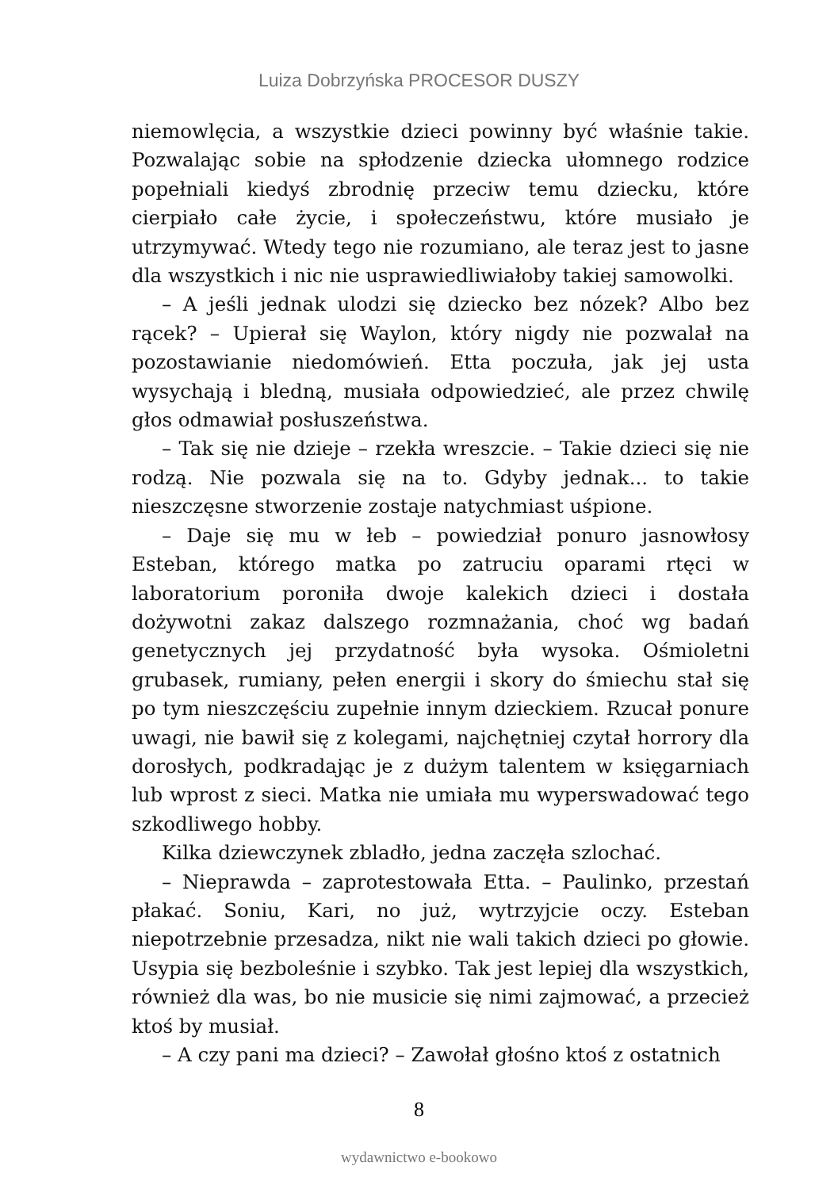Luiza Dobrzyńska PROCESOR DUSZY
niemowlęcia, a wszystkie dzieci powinny być właśnie takie. Pozwalając sobie na spłodzenie dziecka ułomnego rodzice popełniali kiedyś zbrodnię przeciw temu dziecku, które cierpiało całe życie, i społeczeństwu, które musiało je utrzymywać. Wtedy tego nie rozumiano, ale teraz jest to jasne dla wszystkich i nic nie usprawiedliwiałoby takiej samowolki.
– A jeśli jednak ulodzi się dziecko bez nózek? Albo bez rącek? – Upierał się Waylon, który nigdy nie pozwalał na pozostawianie niedomówień. Etta poczuła, jak jej usta wysychają i bledną, musiała odpowiedzieć, ale przez chwilę głos odmawiał posłuszeństwa.
– Tak się nie dzieje – rzekła wreszcie. – Takie dzieci się nie rodzą. Nie pozwala się na to. Gdyby jednak... to takie nieszczęsne stworzenie zostaje natychmiast uśpione.
– Daje się mu w łeb – powiedział ponuro jasnowłosy Esteban, którego matka po zatruciu oparami rtęci w laboratorium poroniła dwoje kalekich dzieci i dostała dożywotni zakaz dalszego rozmnażania, choć wg badań genetycznych jej przydatność była wysoka. Ośmioletni grubasek, rumiany, pełen energii i skory do śmiechu stał się po tym nieszczęściu zupełnie innym dzieckiem. Rzucał ponure uwagi, nie bawił się z kolegami, najchętniej czytał horrory dla dorosłych, podkradając je z dużym talentem w księgarniach lub wprost z sieci. Matka nie umiała mu wyperswadować tego szkodliwego hobby.
Kilka dziewczynek zbladło, jedna zaczęła szlochać.
– Nieprawda – zaprotestowała Etta. – Paulinko, przestań płakać. Soniu, Kari, no już, wytrzyjcie oczy. Esteban niepotrzebnie przesadza, nikt nie wali takich dzieci po głowie. Usypia się bezboleśnie i szybko. Tak jest lepiej dla wszystkich, również dla was, bo nie musicie się nimi zajmować, a przecież ktoś by musiał.
– A czy pani ma dzieci? – Zawołał głośno ktoś z ostatnich
8
wydawnictwo e-bookowo